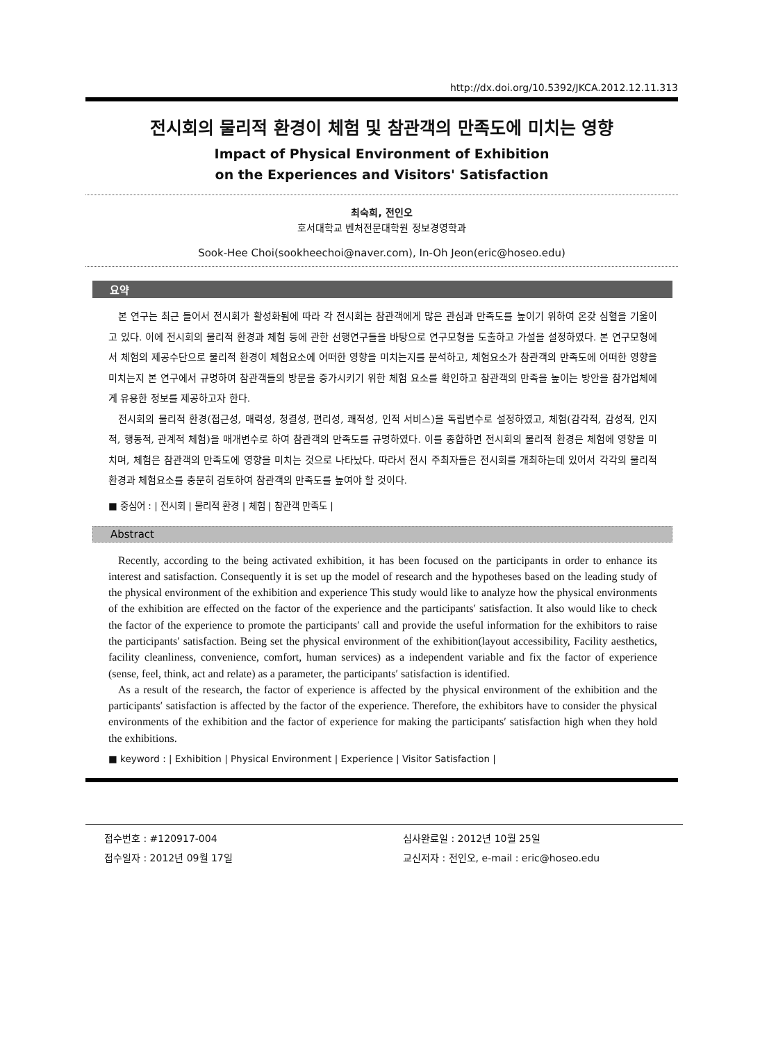http://dx.doi.org/10.5392/JKCA.2012.12.11.313
전시회의 물리적 환경이 체험 및 참관객의 만족도에 미치는 영향
Impact of Physical Environment of Exhibition
on the Experiences and Visitors' Satisfaction
최숙희, 전인오
호서대학교 벤처전문대학원 정보경영학과
Sook-Hee Choi(sookheechoi@naver.com), In-Oh Jeon(eric@hoseo.edu)
요약
본 연구는 최근 들어서 전시회가 활성화됨에 따라 각 전시회는 참관객에게 많은 관심과 만족도를 높이기 위하여 온갖 심혈을 기울이고 있다. 이에 전시회의 물리적 환경과 체험 등에 관한 선행연구들을 바탕으로 연구모형을 도출하고 가설을 설정하였다. 본 연구모형에서 체험의 제공수단으로 물리적 환경이 체험요소에 어떠한 영향을 미치는지를 분석하고, 체험요소가 참관객의 만족도에 어떠한 영향을 미치는지 본 연구에서 규명하여 참관객들의 방문을 증가시키기 위한 체험 요소를 확인하고 참관객의 만족을 높이는 방안을 참가업체에게 유용한 정보를 제공하고자 한다.
전시회의 물리적 환경(접근성, 매력성, 청결성, 편리성, 쾌적성, 인적 서비스)을 독립변수로 설정하였고, 체험(감각적, 감성적, 인지적, 행동적, 관계적 체험)을 매개변수로 하여 참관객의 만족도를 규명하였다. 이를 종합하면 전시회의 물리적 환경은 체험에 영향을 미치며, 체험은 참관객의 만족도에 영향을 미치는 것으로 나타났다. 따라서 전시 주최자들은 전시회를 개최하는데 있어서 각각의 물리적 환경과 체험요소를 충분히 검토하여 참관객의 만족도를 높여야 할 것이다.
■ 중심어 : | 전시회 | 물리적 환경 | 체험 | 참관객 만족도 |
Abstract
Recently, according to the being activated exhibition, it has been focused on the participants in order to enhance its interest and satisfaction. Consequently it is set up the model of research and the hypotheses based on the leading study of the physical environment of the exhibition and experience This study would like to analyze how the physical environments of the exhibition are effected on the factor of the experience and the participants′ satisfaction. It also would like to check the factor of the experience to promote the participants′ call and provide the useful information for the exhibitors to raise the participants′ satisfaction. Being set the physical environment of the exhibition(layout accessibility, Facility aesthetics, facility cleanliness, convenience, comfort, human services) as a independent variable and fix the factor of experience (sense, feel, think, act and relate) as a parameter, the participants′ satisfaction is identified.
As a result of the research, the factor of experience is affected by the physical environment of the exhibition and the participants′ satisfaction is affected by the factor of the experience. Therefore, the exhibitors have to consider the physical environments of the exhibition and the factor of experience for making the participants′ satisfaction high when they hold the exhibitions.
■ keyword : | Exhibition | Physical Environment | Experience | Visitor Satisfaction |
접수번호 : #120917-004
접수일자 : 2012년 09월 17일
심사완료일 : 2012년 10월 25일
교신저자 : 전인오, e-mail : eric@hoseo.edu